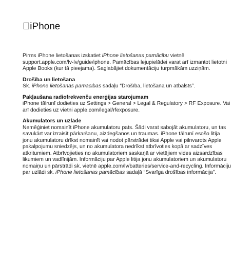iPhone
Pirms iPhone lietošanas izskatiet iPhone lietošanas pamācību vietnē support.apple.com/lv-lv/guide/iphone. Pamācības lejupielādei varat arī izmantot lietotni Apple Books (kur tā pieejama). Saglabājiet dokumentāciju turpmākām uzziņām.
Drošība un lietošana
Sk. iPhone lietošanas pamācības sadaļu “Drošība, lietošana un atbalsts”.
Pakļaušana radiofrekvenču enerģijas starojumam
iPhone tālrunī dodieties uz Settings > General > Legal & Regulatory > RF Exposure. Vai arī dodieties uz vietni apple.com/legal/rfexposure.
Akumulators un uzlāde
Nemēģiniet nomainīt iPhone akumulatoru pats. Šādi varat sabojāt akumulatoru, un tas savukārt var izraisīt pārkaršanu, aizdegšanos un traumas. iPhone tālrunī esošo litija jonu akumulatoru drīkst nomainīt vai nodot pārstrādei tikai Apple vai pilnvarots Apple pakalpojumu sniedzējs, un no akumulatora nedrīkst atbrīvoties kopā ar sadzīves atkritumiem. Atbrīvojieties no akumulatoriem saskaņā ar vietējiem vides aizsardzības likumiem un vadlīnijām. Informāciju par Apple litija jonu akumulatoriem un akumulatoru nomaiņu un pārstrādi sk. vietnē apple.com/lv/batteries/service-and-recycling. Informāciju par uzlādi sk. iPhone lietošanas pamācības sadaļā “Svarīga drošības informācija”.